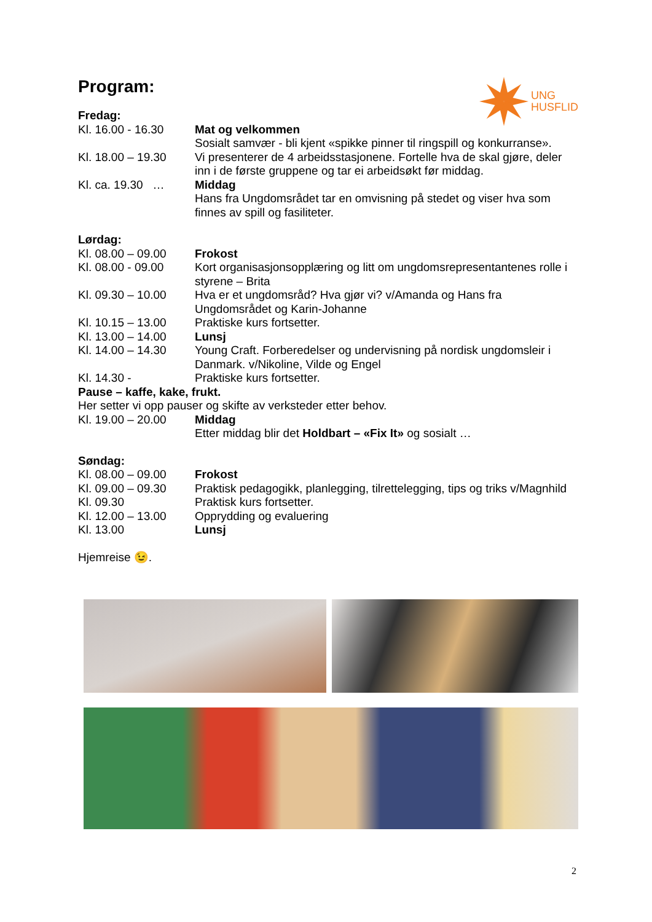UNG
HUSFLID
Program:
Fredag:
Kl. 16.00 - 16.30
Mat og velkommen
Sosialt samvær - bli kjent «spikke pinner til ringspill og konkurranse».
Kl. 18.00 – 19.30
Vi presenterer de 4 arbeidsstasjonene. Fortelle hva de skal gjøre, deler inn i de første gruppene og tar ei arbeidsøkt før middag.
Kl. ca. 19.30 …
Middag
Hans fra Ungdomsrådet tar en omvisning på stedet og viser hva som finnes av spill og fasiliteter.
Lørdag:
Kl. 08.00 – 09.00
Frokost
Kl. 08.00 - 09.00
Kort organisasjonsopplæring og litt om ungdomsrepresentantenes rolle i styrene – Brita
Kl. 09.30 – 10.00
Hva er et ungdomsråd? Hva gjør vi? v/Amanda og Hans fra Ungdomsrådet og Karin-Johanne
Kl. 10.15 – 13.00
Praktiske kurs fortsetter.
Kl. 13.00 – 14.00
Lunsj
Kl. 14.00 – 14.30
Young Craft. Forberedelser og undervisning på nordisk ungdomsleir i Danmark. v/Nikoline, Vilde og Engel
Kl. 14.30 - Praktiske kurs fortsetter.
Pause – kaffe, kake, frukt.
Her setter vi opp pauser og skifte av verksteder etter behov.
Kl. 19.00 – 20.00
Middag
Etter middag blir det Holdbart – «Fix It» og sosialt …
Søndag:
Kl. 08.00 – 09.00
Frokost
Kl. 09.00 – 09.30
Praktisk pedagogikk, planlegging, tilrettelegging, tips og triks v/Magnhild
Kl. 09.30 Praktisk kurs fortsetter.
Kl. 12.00 – 13.00
Opprydding og evaluering
Kl. 13.00 Lunsj
Hjemreise 😉.
2